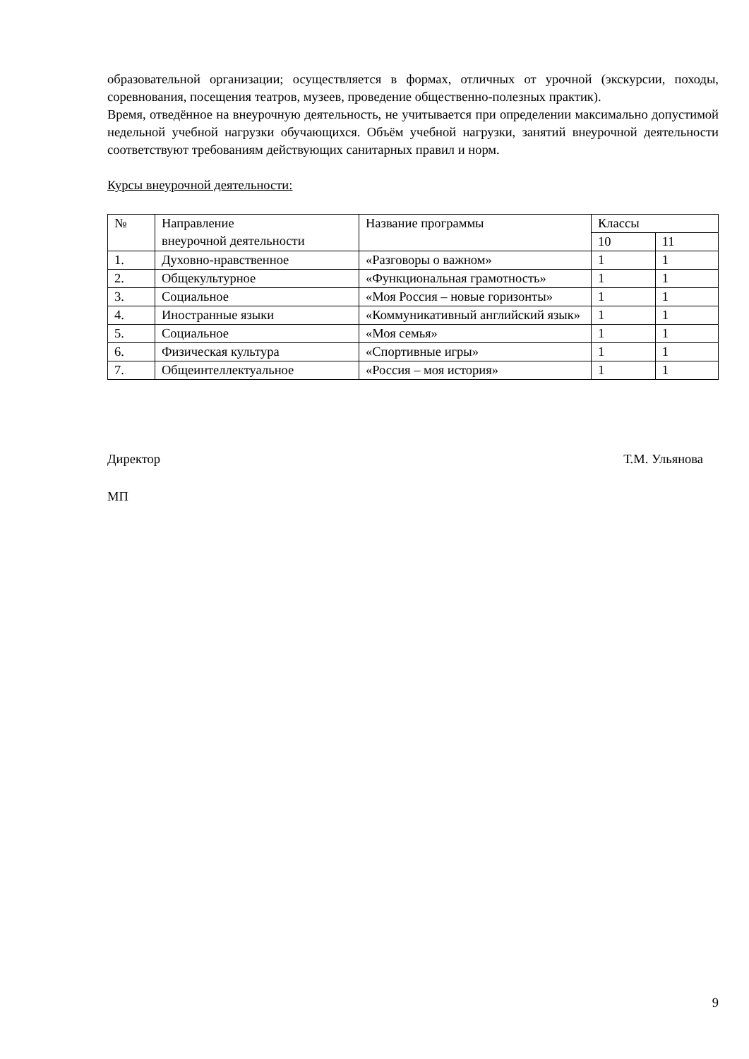образовательной организации; осуществляется в формах, отличных от урочной (экскурсии, походы, соревнования, посещения театров, музеев, проведение общественно-полезных практик).
Время, отведённое на внеурочную деятельность, не учитывается при определении максимально допустимой недельной учебной нагрузки обучающихся. Объём учебной нагрузки, занятий внеурочной деятельности соответствуют требованиям действующих санитарных правил и норм.
Курсы внеурочной деятельности:
| № | Направление внеурочной деятельности | Название программы | Классы | |
| | | | 10 | 11 |
| 1. | Духовно-нравственное | «Разговоры о важном» | 1 | 1 |
| 2. | Общекультурное | «Функциональная грамотность» | 1 | 1 |
| 3. | Социальное | «Моя Россия – новые горизонты» | 1 | 1 |
| 4. | Иностранные языки | «Коммуникативный английский язык» | 1 | 1 |
| 5. | Социальное | «Моя семья» | 1 | 1 |
| 6. | Физическая культура | «Спортивные игры» | 1 | 1 |
| 7. | Общеинтеллектуальное | «Россия – моя история» | 1 | 1 |
Директор Т.М. Ульянова
МП
9